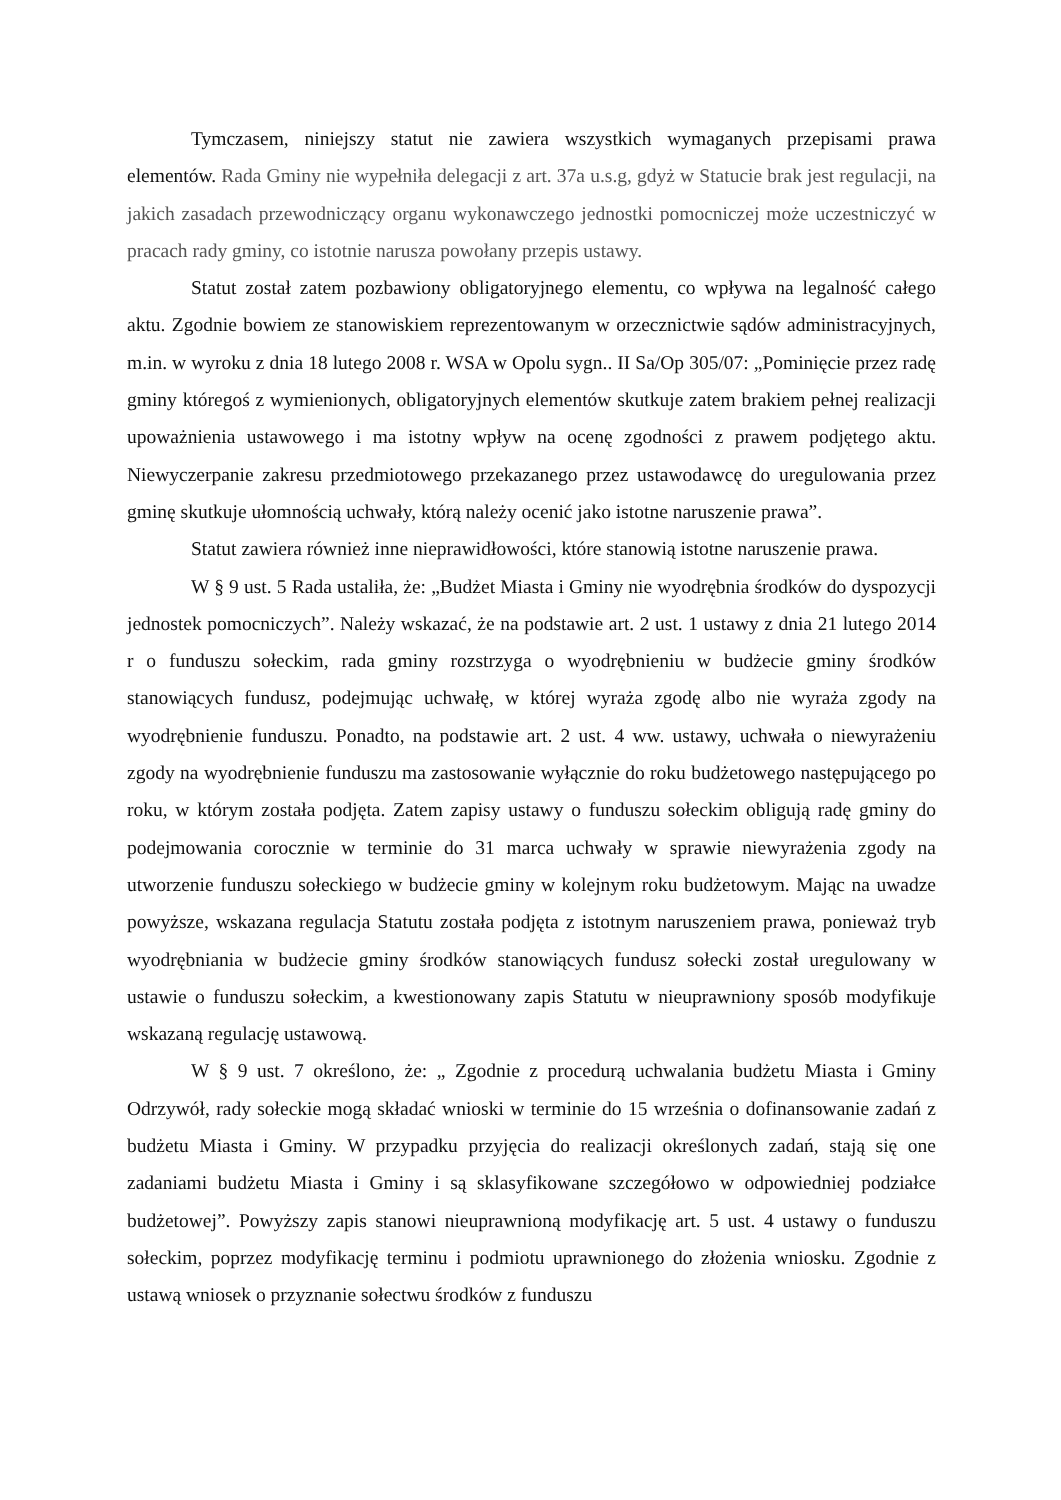Tymczasem, niniejszy statut nie zawiera wszystkich wymaganych przepisami prawa elementów. Rada Gminy nie wypełniła delegacji z art. 37a u.s.g, gdyż w Statucie brak jest regulacji, na jakich zasadach przewodniczący organu wykonawczego jednostki pomocniczej może uczestniczyć w pracach rady gminy, co istotnie narusza powołany przepis ustawy.
Statut został zatem pozbawiony obligatoryjnego elementu, co wpływa na legalność całego aktu. Zgodnie bowiem ze stanowiskiem reprezentowanym w orzecznictwie sądów administracyjnych, m.in. w wyroku z dnia 18 lutego 2008 r. WSA w Opolu sygn.. II Sa/Op 305/07: „Pominięcie przez radę gminy któregoś z wymienionych, obligatoryjnych elementów skutkuje zatem brakiem pełnej realizacji upoważnienia ustawowego i ma istotny wpływ na ocenę zgodności z prawem podjętego aktu. Niewyczerpanie zakresu przedmiotowego przekazanego przez ustawodawcę do uregulowania przez gminę skutkuje ułomnością uchwały, którą należy ocenić jako istotne naruszenie prawa”.
Statut zawiera również inne nieprawidłowości, które stanowią istotne naruszenie prawa.
W § 9 ust. 5 Rada ustaliła, że: „Budżet Miasta i Gminy nie wyodrębnia środków do dyspozycji jednostek pomocniczych”. Należy wskazać, że na podstawie art. 2 ust. 1 ustawy z dnia 21 lutego 2014 r o funduszu sołeckim, rada gminy rozstrzyga o wyodrębnieniu w budżecie gminy środków stanowiących fundusz, podejmując uchwałę, w której wyraża zgodę albo nie wyraża zgody na wyodrębnienie funduszu. Ponadto, na podstawie art. 2 ust. 4 ww. ustawy, uchwała o niewyrażeniu zgody na wyodrębnienie funduszu ma zastosowanie wyłącznie do roku budżetowego następującego po roku, w którym została podjęta. Zatem zapisy ustawy o funduszu sołeckim obligują radę gminy do podejmowania corocznie w terminie do 31 marca uchwały w sprawie niewyrażenia zgody na utworzenie funduszu sołeckiego w budżecie gminy w kolejnym roku budżetowym. Mając na uwadze powyższe, wskazana regulacja Statutu została podjęta z istotnym naruszeniem prawa, ponieważ tryb wyodrębniania w budżecie gminy środków stanowiących fundusz sołecki został uregulowany w ustawie o funduszu sołeckim, a kwestionowany zapis Statutu w nieuprawniony sposób modyfikuje wskazaną regulację ustawową.
W § 9 ust. 7 określono, że: „ Zgodnie z procedurą uchwalania budżetu Miasta i Gminy Odrzywół, rady sołeckie mogą składać wnioski w terminie do 15 września o dofinansowanie zadań z budżetu Miasta i Gminy. W przypadku przyjęcia do realizacji określonych zadań, stają się one zadaniami budżetu Miasta i Gminy i są sklasyfikowane szczegółowo w odpowiedniej podziałce budżetowej”. Powyższy zapis stanowi nieuprawnioną modyfikację art. 5 ust. 4 ustawy o funduszu sołeckim, poprzez modyfikację terminu i podmiotu uprawnionego do złożenia wniosku. Zgodnie z ustawą wniosek o przyznanie sołectwu środków z funduszu